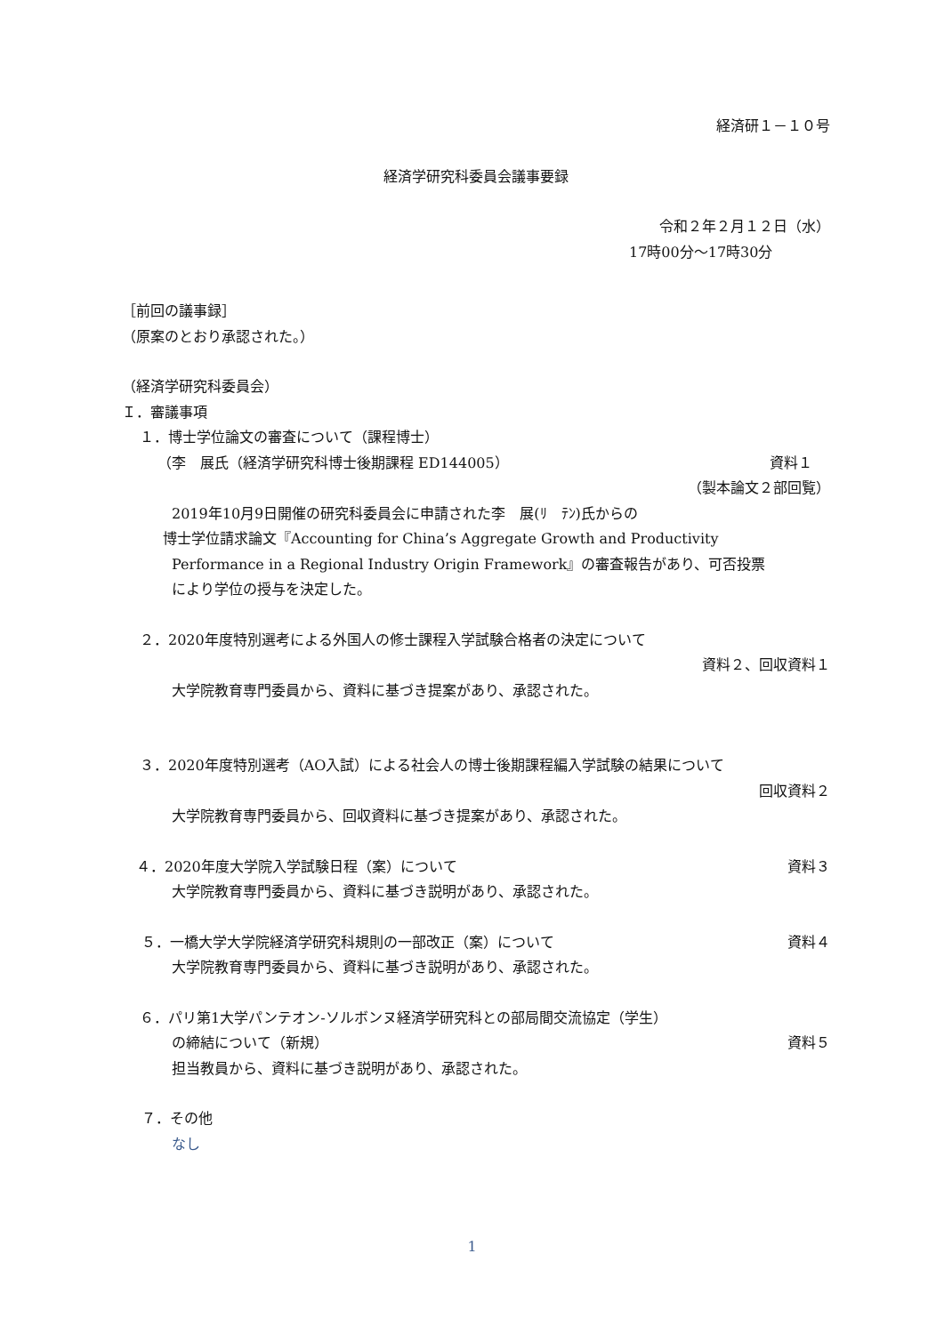経済研１－１０号
経済学研究科委員会議事要録
令和２年２月１２日（水）
17時00分～17時30分
［前回の議事録］
（原案のとおり承認された。）
（経済学研究科委員会）
Ｉ．審議事項
１．博士学位論文の審査について（課程博士）
（李　展氏（経済学研究科博士後期課程 ED144005）
資料１
（製本論文２部回覧）
2019年10月9日開催の研究科委員会に申請された李　展(ﾘ　ﾃﾝ)氏からの
博士学位請求論文『Accounting for China’s Aggregate Growth and Productivity
Performance in a Regional Industry Origin Framework』の審査報告があり、可否投票
により学位の授与を決定した。
２．2020年度特別選考による外国人の修士課程入学試験合格者の決定について
資料２、回収資料１
大学院教育専門委員から、資料に基づき提案があり、承認された。
３．2020年度特別選考（AO入試）による社会人の博士後期課程編入学試験の結果について
回収資料２
大学院教育専門委員から、回収資料に基づき提案があり、承認された。
４．2020年度大学院入学試験日程（案）について
資料３
大学院教育専門委員から、資料に基づき説明があり、承認された。
５．一橋大学大学院経済学研究科規則の一部改正（案）について
資料４
大学院教育専門委員から、資料に基づき説明があり、承認された。
６．パリ第1大学パンテオン-ソルボンヌ経済学研究科との部局間交流協定（学生）
の締結について（新規） 資料５
担当教員から、資料に基づき説明があり、承認された。
７．その他
なし
1